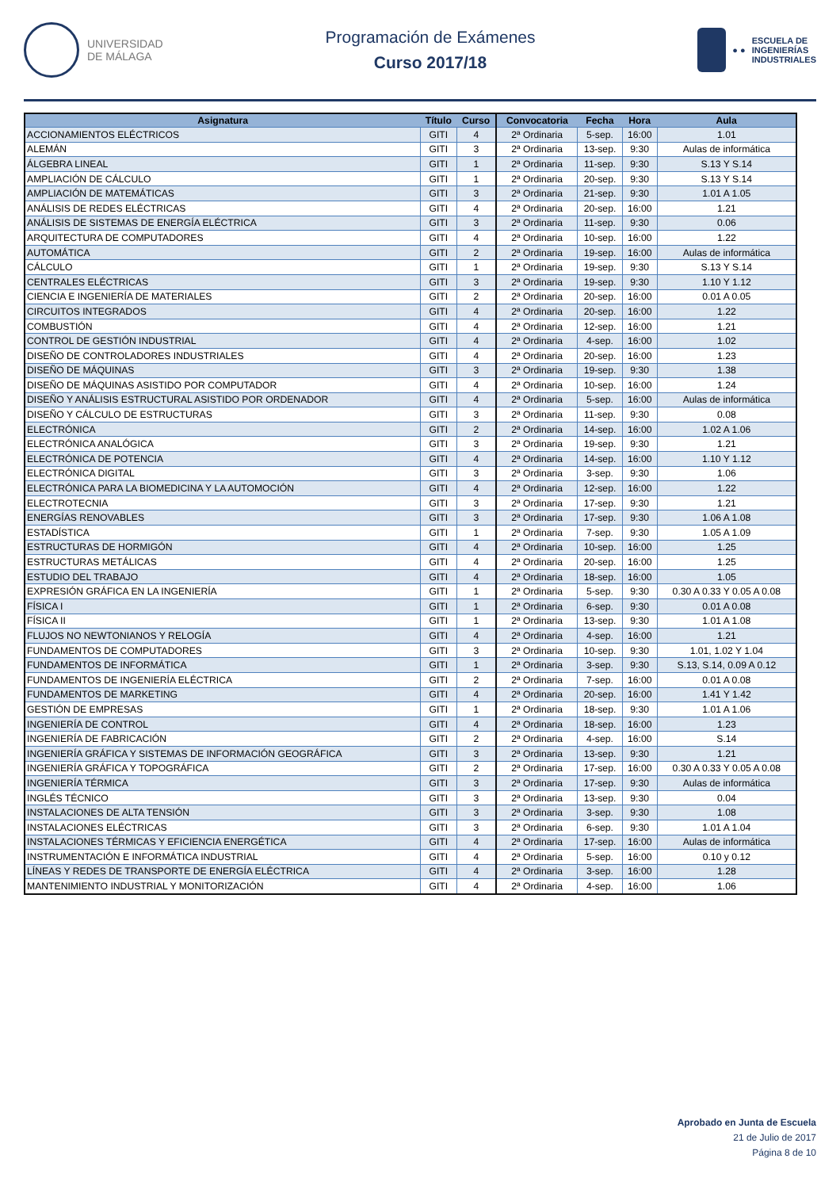UNIVERSIDAD
DE MÁLAGA
Programación de Exámenes
Curso 2017/18
● ●
ESCUELA DE
INGENIERÍAS
INDUSTRIALES
| Asignatura | Título | Curso | Convocatoria | Fecha | Hora | Aula |
| --- | --- | --- | --- | --- | --- | --- |
| ACCIONAMIENTOS ELÉCTRICOS | GITI | 4 | 2ª Ordinaria | 5-sep. | 16:00 | 1.01 |
| ALEMÁN | GITI | 3 | 2ª Ordinaria | 13-sep. | 9:30 | Aulas de informática |
| ÁLGEBRA LINEAL | GITI | 1 | 2ª Ordinaria | 11-sep. | 9:30 | S.13 Y S.14 |
| AMPLIACIÓN DE CÁLCULO | GITI | 1 | 2ª Ordinaria | 20-sep. | 9:30 | S.13 Y S.14 |
| AMPLIACIÓN DE MATEMÁTICAS | GITI | 3 | 2ª Ordinaria | 21-sep. | 9:30 | 1.01 A 1.05 |
| ANÁLISIS DE REDES ELÉCTRICAS | GITI | 4 | 2ª Ordinaria | 20-sep. | 16:00 | 1.21 |
| ANÁLISIS DE SISTEMAS DE ENERGÍA ELÉCTRICA | GITI | 3 | 2ª Ordinaria | 11-sep. | 9:30 | 0.06 |
| ARQUITECTURA DE COMPUTADORES | GITI | 4 | 2ª Ordinaria | 10-sep. | 16:00 | 1.22 |
| AUTOMÁTICA | GITI | 2 | 2ª Ordinaria | 19-sep. | 16:00 | Aulas de informática |
| CÁLCULO | GITI | 1 | 2ª Ordinaria | 19-sep. | 9:30 | S.13 Y S.14 |
| CENTRALES ELÉCTRICAS | GITI | 3 | 2ª Ordinaria | 19-sep. | 9:30 | 1.10 Y 1.12 |
| CIENCIA E INGENIERÍA DE MATERIALES | GITI | 2 | 2ª Ordinaria | 20-sep. | 16:00 | 0.01 A 0.05 |
| CIRCUITOS INTEGRADOS | GITI | 4 | 2ª Ordinaria | 20-sep. | 16:00 | 1.22 |
| COMBUSTIÓN | GITI | 4 | 2ª Ordinaria | 12-sep. | 16:00 | 1.21 |
| CONTROL DE GESTIÓN INDUSTRIAL | GITI | 4 | 2ª Ordinaria | 4-sep. | 16:00 | 1.02 |
| DISEÑO DE CONTROLADORES INDUSTRIALES | GITI | 4 | 2ª Ordinaria | 20-sep. | 16:00 | 1.23 |
| DISEÑO DE MÁQUINAS | GITI | 3 | 2ª Ordinaria | 19-sep. | 9:30 | 1.38 |
| DISEÑO DE MÁQUINAS ASISTIDO POR COMPUTADOR | GITI | 4 | 2ª Ordinaria | 10-sep. | 16:00 | 1.24 |
| DISEÑO Y ANÁLISIS ESTRUCTURAL ASISTIDO POR ORDENADOR | GITI | 4 | 2ª Ordinaria | 5-sep. | 16:00 | Aulas de informática |
| DISEÑO Y CÁLCULO DE ESTRUCTURAS | GITI | 3 | 2ª Ordinaria | 11-sep. | 9:30 | 0.08 |
| ELECTRÓNICA | GITI | 2 | 2ª Ordinaria | 14-sep. | 16:00 | 1.02 A 1.06 |
| ELECTRÓNICA ANALÓGICA | GITI | 3 | 2ª Ordinaria | 19-sep. | 9:30 | 1.21 |
| ELECTRÓNICA DE POTENCIA | GITI | 4 | 2ª Ordinaria | 14-sep. | 16:00 | 1.10 Y 1.12 |
| ELECTRÓNICA DIGITAL | GITI | 3 | 2ª Ordinaria | 3-sep. | 9:30 | 1.06 |
| ELECTRÓNICA PARA LA BIOMEDICINA Y LA AUTOMOCIÓN | GITI | 4 | 2ª Ordinaria | 12-sep. | 16:00 | 1.22 |
| ELECTROTECNIA | GITI | 3 | 2ª Ordinaria | 17-sep. | 9:30 | 1.21 |
| ENERGÍAS RENOVABLES | GITI | 3 | 2ª Ordinaria | 17-sep. | 9:30 | 1.06 A 1.08 |
| ESTADÍSTICA | GITI | 1 | 2ª Ordinaria | 7-sep. | 9:30 | 1.05 A 1.09 |
| ESTRUCTURAS DE HORMIGÓN | GITI | 4 | 2ª Ordinaria | 10-sep. | 16:00 | 1.25 |
| ESTRUCTURAS METÁLICAS | GITI | 4 | 2ª Ordinaria | 20-sep. | 16:00 | 1.25 |
| ESTUDIO DEL TRABAJO | GITI | 4 | 2ª Ordinaria | 18-sep. | 16:00 | 1.05 |
| EXPRESIÓN GRÁFICA EN LA INGENIERÍA | GITI | 1 | 2ª Ordinaria | 5-sep. | 9:30 | 0.30 A 0.33 Y 0.05 A 0.08 |
| FÍSICA I | GITI | 1 | 2ª Ordinaria | 6-sep. | 9:30 | 0.01 A 0.08 |
| FÍSICA II | GITI | 1 | 2ª Ordinaria | 13-sep. | 9:30 | 1.01 A 1.08 |
| FLUJOS NO NEWTONIANOS Y RELOGÍA | GITI | 4 | 2ª Ordinaria | 4-sep. | 16:00 | 1.21 |
| FUNDAMENTOS DE COMPUTADORES | GITI | 3 | 2ª Ordinaria | 10-sep. | 9:30 | 1.01, 1.02 Y 1.04 |
| FUNDAMENTOS DE INFORMÁTICA | GITI | 1 | 2ª Ordinaria | 3-sep. | 9:30 | S.13, S.14, 0.09 A 0.12 |
| FUNDAMENTOS DE INGENIERÍA ELÉCTRICA | GITI | 2 | 2ª Ordinaria | 7-sep. | 16:00 | 0.01 A 0.08 |
| FUNDAMENTOS DE MARKETING | GITI | 4 | 2ª Ordinaria | 20-sep. | 16:00 | 1.41 Y 1.42 |
| GESTIÓN DE EMPRESAS | GITI | 1 | 2ª Ordinaria | 18-sep. | 9:30 | 1.01 A 1.06 |
| INGENIERÍA DE CONTROL | GITI | 4 | 2ª Ordinaria | 18-sep. | 16:00 | 1.23 |
| INGENIERÍA DE FABRICACIÓN | GITI | 2 | 2ª Ordinaria | 4-sep. | 16:00 | S.14 |
| INGENIERÍA GRÁFICA Y SISTEMAS DE INFORMACIÓN GEOGRÁFICA | GITI | 3 | 2ª Ordinaria | 13-sep. | 9:30 | 1.21 |
| INGENIERÍA GRÁFICA Y TOPOGRÁFICA | GITI | 2 | 2ª Ordinaria | 17-sep. | 16:00 | 0.30 A 0.33 Y 0.05 A 0.08 |
| INGENIERÍA TÉRMICA | GITI | 3 | 2ª Ordinaria | 17-sep. | 9:30 | Aulas de informática |
| INGLÉS TÉCNICO | GITI | 3 | 2ª Ordinaria | 13-sep. | 9:30 | 0.04 |
| INSTALACIONES DE ALTA TENSIÓN | GITI | 3 | 2ª Ordinaria | 3-sep. | 9:30 | 1.08 |
| INSTALACIONES ELÉCTRICAS | GITI | 3 | 2ª Ordinaria | 6-sep. | 9:30 | 1.01 A 1.04 |
| INSTALACIONES TÉRMICAS Y EFICIENCIA ENERGÉTICA | GITI | 4 | 2ª Ordinaria | 17-sep. | 16:00 | Aulas de informática |
| INSTRUMENTACIÓN E INFORMÁTICA INDUSTRIAL | GITI | 4 | 2ª Ordinaria | 5-sep. | 16:00 | 0.10 y 0.12 |
| LÍNEAS Y REDES DE TRANSPORTE DE ENERGÍA ELÉCTRICA | GITI | 4 | 2ª Ordinaria | 3-sep. | 16:00 | 1.28 |
| MANTENIMIENTO INDUSTRIAL Y MONITORIZACIÓN | GITI | 4 | 2ª Ordinaria | 4-sep. | 16:00 | 1.06 |
Aprobado en Junta de Escuela
21 de Julio de 2017
Página 8 de 10